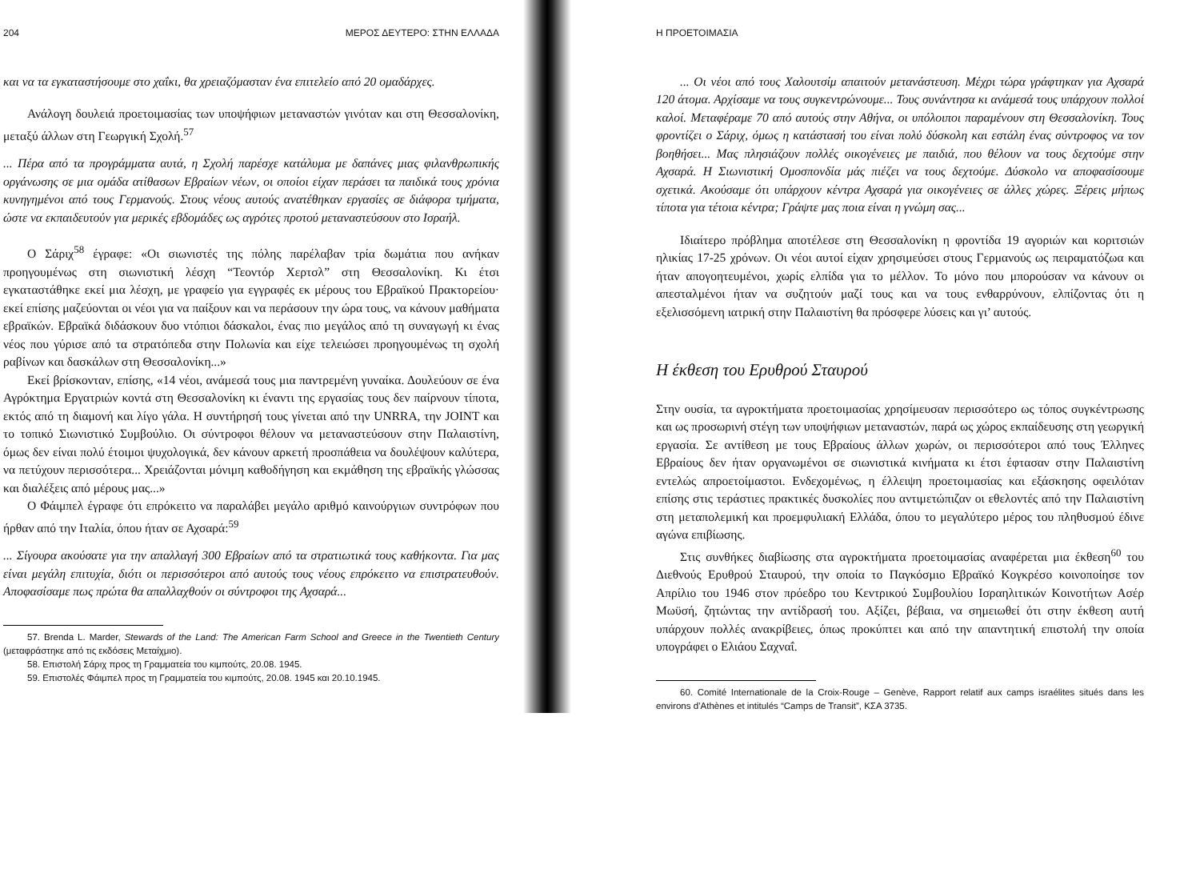204 ΜΕΡΟΣ ΔΕΥΤΕΡΟ: ΣΤΗΝ ΕΛΛΑΔΑ
και να τα εγκαταστήσουμε στο χαΐκι, θα χρειαζόμασταν ένα επιτελείο από 20 ομαδάρχες.
Ανάλογη δουλειά προετοιμασίας των υποψήφιων μεταναστών γινόταν και στη Θεσσαλονίκη, μεταξύ άλλων στη Γεωργική Σχολή.<sup>57</sup>
... Πέρα από τα προγράμματα αυτά, η Σχολή παρέσχε κατάλυμα με δαπάνες μιας φιλανθρωπικής οργάνωσης σε μια ομάδα ατίθασων Εβραίων νέων, οι οποίοι είχαν περάσει τα παιδικά τους χρόνια κυνηγημένοι από τους Γερμανούς. Στους νέους αυτούς ανατέθηκαν εργασίες σε διάφορα τμήματα, ώστε να εκπαιδευτούν για μερικές εβδομάδες ως αγρότες προτού μεταναστεύσουν στο Ισραήλ.
Ο Σάριχ<sup>58</sup> έγραφε: «Οι σιωνιστές της πόλης παρέλαβαν τρία δωμάτια που ανήκαν προηγουμένως στη σιωνιστική λέσχη “Τεοντόρ Χερτσλ” στη Θεσσαλονίκη. Κι έτσι εγκαταστάθηκε εκεί μια λέσχη, με γραφείο για εγγραφές εκ μέρους του Εβραϊκού Πρακτορείου· εκεί επίσης μαζεύονται οι νέοι για να παίξουν και να περάσουν την ώρα τους, να κάνουν μαθήματα εβραϊκών. Εβραϊκά διδάσκουν δυο ντόπιοι δάσκαλοι, ένας πιο μεγάλος από τη συναγωγή κι ένας νέος που γύρισε από τα στρατόπεδα στην Πολωνία και είχε τελειώσει προηγουμένως τη σχολή ραβίνων και δασκάλων στη Θεσσαλονίκη...»
Εκεί βρίσκονταν, επίσης, «14 νέοι, ανάμεσά τους μια παντρεμένη γυναίκα. Δουλεύουν σε ένα Αγρόκτημα Εργατριών κοντά στη Θεσσαλονίκη κι έναντι της εργασίας τους δεν παίρνουν τίποτα, εκτός από τη διαμονή και λίγο γάλα. Η συντήρησή τους γίνεται από την UNRRA, την JOINT και το τοπικό Σιωνιστικό Συμβούλιο. Οι σύντροφοι θέλουν να μεταναστεύσουν στην Παλαιστίνη, όμως δεν είναι πολύ έτοιμοι ψυχολογικά, δεν κάνουν αρκετή προσπάθεια να δουλέψουν καλύτερα, να πετύχουν περισσότερα... Χρειάζονται μόνιμη καθοδήγηση και εκμάθηση της εβραϊκής γλώσσας και διαλέξεις από μέρους μας...»
Ο Φάιμπελ έγραφε ότι επρόκειτο να παραλάβει μεγάλο αριθμό καινούργιων συντρόφων που ήρθαν από την Ιταλία, όπου ήταν σε Αχσαρά:<sup>59</sup>
... Σίγουρα ακούσατε για την απαλλαγή 300 Εβραίων από τα στρατιωτικά τους καθήκοντα. Για μας είναι μεγάλη επιτυχία, διότι οι περισσότεροι από αυτούς τους νέους επρόκειτο να επιστρατευθούν. Αποφασίσαμε πως πρώτα θα απαλλαχθούν οι σύντροφοι της Αχσαρά...
57. Brenda L. Marder, Stewards of the Land: The American Farm School and Greece in the Twentieth Century (μεταφράστηκε από τις εκδόσεις Μεταίχμιο).
58. Επιστολή Σάριχ προς τη Γραμματεία του κιμπούτς, 20.08. 1945.
59. Επιστολές Φάιμπελ προς τη Γραμματεία του κιμπούτς, 20.08. 1945 και 20.10.1945.
Η ΠΡΟΕΤΟΙΜΑΣΙΑ
... Οι νέοι από τους Χαλουτσίμ απαιτούν μετανάστευση. Μέχρι τώρα γράφτηκαν για Αχσαρά 120 άτομα. Αρχίσαμε να τους συγκεντρώνουμε... Τους συνάντησα κι ανάμεσά τους υπάρχουν πολλοί καλοί. Μεταφέραμε 70 από αυτούς στην Αθήνα, οι υπόλοιποι παραμένουν στη Θεσσαλονίκη. Τους φροντίζει ο Σάριχ, όμως η κατάστασή του είναι πολύ δύσκολη και εστάλη ένας σύντροφος να τον βοηθήσει... Μας πλησιάζουν πολλές οικογένειες με παιδιά, που θέλουν να τους δεχτούμε στην Αχσαρά. Η Σιωνιστική Ομοσπονδία μάς πιέζει να τους δεχτούμε. Δύσκολο να αποφασίσουμε σχετικά. Ακούσαμε ότι υπάρχουν κέντρα Αχσαρά για οικογένειες σε άλλες χώρες. Ξέρεις μήπως τίποτα για τέτοια κέντρα; Γράψτε μας ποια είναι η γνώμη σας...
Ιδιαίτερο πρόβλημα αποτέλεσε στη Θεσσαλονίκη η φροντίδα 19 αγοριών και κοριτσιών ηλικίας 17-25 χρόνων. Οι νέοι αυτοί είχαν χρησιμεύσει στους Γερμανούς ως πειραματόζωα και ήταν απογοητευμένοι, χωρίς ελπίδα για το μέλλον. Το μόνο που μπορούσαν να κάνουν οι απεσταλμένοι ήταν να συζητούν μαζί τους και να τους ενθαρρύνουν, ελπίζοντας ότι η εξελισσόμενη ιατρική στην Παλαιστίνη θα πρόσφερε λύσεις και γι’ αυτούς.
Η έκθεση του Ερυθρού Σταυρού
Στην ουσία, τα αγροκτήματα προετοιμασίας χρησίμευσαν περισσότερο ως τόπος συγκέντρωσης και ως προσωρινή στέγη των υποψήφιων μεταναστών, παρά ως χώρος εκπαίδευσης στη γεωργική εργασία. Σε αντίθεση με τους Εβραίους άλλων χωρών, οι περισσότεροι από τους Έλληνες Εβραίους δεν ήταν οργανωμένοι σε σιωνιστικά κινήματα κι έτσι έφτασαν στην Παλαιστίνη εντελώς απροετοίμαστοι. Ενδεχομένως, η έλλειψη προετοιμασίας και εξάσκησης οφειλόταν επίσης στις τεράστιες πρακτικές δυσκολίες που αντιμετώπιζαν οι εθελοντές από την Παλαιστίνη στη μεταπολεμική και προεμφυλιακή Ελλάδα, όπου το μεγαλύτερο μέρος του πληθυσμού έδινε αγώνα επιβίωσης.
Στις συνθήκες διαβίωσης στα αγροκτήματα προετοιμασίας αναφέρεται μια έκθεση<sup>60</sup> του Διεθνούς Ερυθρού Σταυρού, την οποία το Παγκόσμιο Εβραϊκό Κογκρέσο κοινοποίησε τον Απρίλιο του 1946 στον πρόεδρο του Κεντρικού Συμβουλίου Ισραηλιτικών Κοινοτήτων Ασέρ Μωϋσή, ζητώντας την αντίδρασή του. Αξίζει, βέβαια, να σημειωθεί ότι στην έκθεση αυτή υπάρχουν πολλές ανακρίβειες, όπως προκύπτει και από την απαντητική επιστολή την οποία υπογράφει ο Ελιάου Σαχναΐ.
60. Comité Internationale de la Croix-Rouge – Genève, Rapport relatif aux camps israélites situés dans les environs d’Athènes et intitulés “Camps de Transit”, ΚΣΑ 3735.